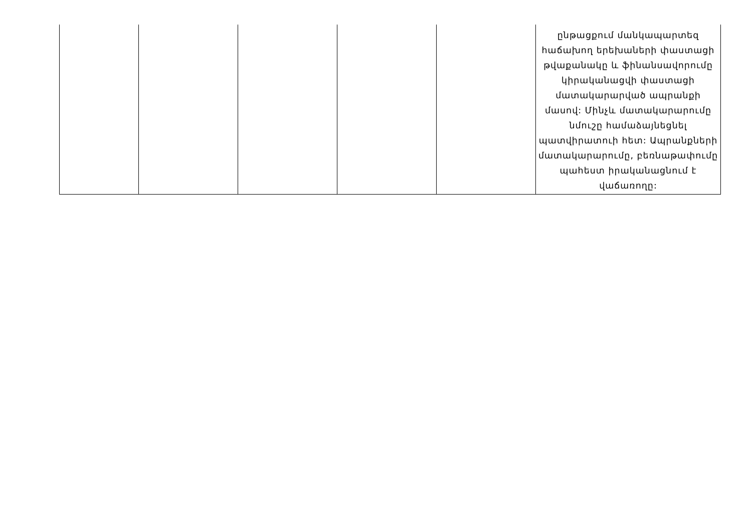| | | | | | ընթացքում մանկապարտեզ հաճախող երեխաների փաստացի թվաքանակը և ֆինանսավորումը կիրականացվի փաստացի մատակարարված ապրանքի մասով: Մինչև մատակարարումը նմուշը համաձայնեցնել պատվիրատուի հետ: Ապրանքների մատակարարումը, բեռնաթափումը պահեստ իրականացնում է վաճառողը: |